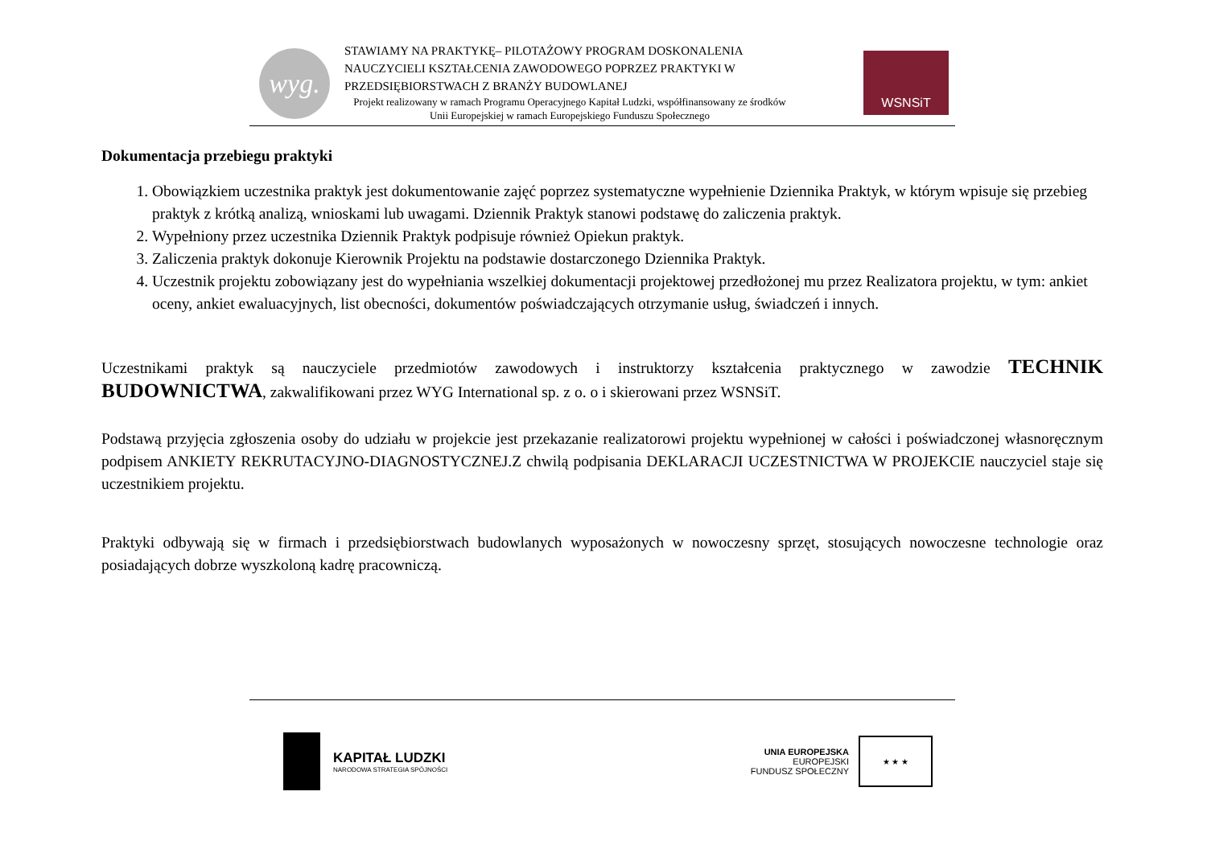wyg.
STAWIAMY NA PRAKTYKĘ– PILOTAŻOWY PROGRAM DOSKONALENIA NAUCZYCIELI KSZTAŁCENIA ZAWODOWEGO POPRZEZ PRAKTYKI W PRZEDSIĘBIORSTWACH Z BRANŻY BUDOWLANEJ
Projekt realizowany w ramach Programu Operacyjnego Kapitał Ludzki, współfinansowany ze środków Unii Europejskiej w ramach Europejskiego Funduszu Społecznego
WSNSiT
Dokumentacja przebiegu praktyki
1. Obowiązkiem uczestnika praktyk jest dokumentowanie zajęć poprzez systematyczne wypełnienie Dziennika Praktyk, w którym wpisuje się przebieg praktyk z krótką analizą, wnioskami lub uwagami. Dziennik Praktyk stanowi podstawę do zaliczenia praktyk.
2. Wypełniony przez uczestnika Dziennik Praktyk podpisuje również Opiekun praktyk.
3. Zaliczenia praktyk dokonuje Kierownik Projektu na podstawie dostarczonego Dziennika Praktyk.
4. Uczestnik projektu zobowiązany jest do wypełniania wszelkiej dokumentacji projektowej przedłożonej mu przez Realizatora projektu, w tym: ankiet oceny, ankiet ewaluacyjnych, list obecności, dokumentów poświadczających otrzymanie usług, świadczeń i innych.
Uczestnikami praktyk są nauczyciele przedmiotów zawodowych i instruktorzy kształcenia praktycznego w zawodzie TECHNIK BUDOWNICTWA, zakwalifikowani przez WYG International sp. z o. o i skierowani przez WSNSiT.
Podstawą przyjęcia zgłoszenia osoby do udziału w projekcie jest przekazanie realizatorowi projektu wypełnionej w całości i poświadczonej własnoręcznym podpisem ANKIETY REKRUTACYJNO-DIAGNOSTYCZNEJ.Z chwilą podpisania DEKLARACJI UCZESTNICTWA W PROJEKCIE nauczyciel staje się uczestnikiem projektu.
Praktyki odbywają się w firmach i przedsiębiorstwach budowlanych wyposażonych w nowoczesny sprzęt, stosujących nowoczesne technologie oraz posiadających dobrze wyszkoloną kadrę pracowniczą.
KAPITAŁ LUDZKI
NARODOWA STRATEGIA SPÓJNOŚCI
UNIA EUROPEJSKA
EUROPEJSKI
FUNDUSZ SPOŁECZNY
★ ★ ★